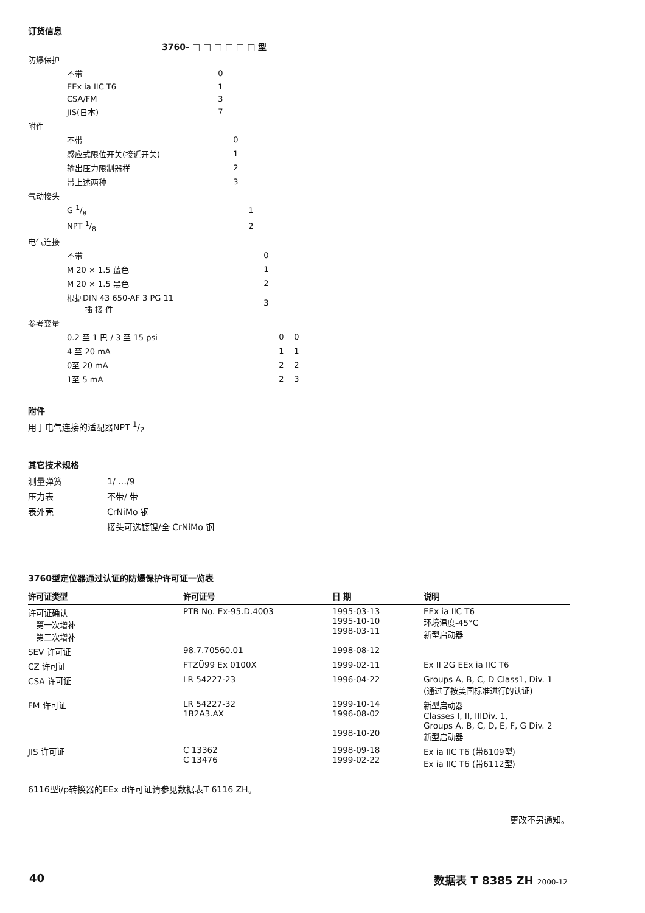订货信息
3760- □ □ □ □ □ □ 型
| 防爆保护 | | | | | | | |
| | 不带 | 0 | | | | | |
| | EEx ia IIC T6 | 1 | | | | | |
| | CSA/FM | 3 | | | | | |
| | JIS(日本) | 7 | | | | | |
| 附件 | | | | | | | |
| | 不带 | | 0 | | | | |
| | 感应式限位开关(接近开关) | | 1 | | | | |
| | 输出压力限制器样 | | 2 | | | | |
| | 带上述两种 | | 3 | | | | |
| 气动接头 | | | | | | | |
| | G 1/8 | | | 1 | | | |
| | NPT 1/8 | | | 2 | | | |
| 电气连接 | | | | | | | |
| | 不带 | | | | 0 | | |
| | M 20 × 1.5 蓝色 | | | | 1 | | |
| | M 20 × 1.5 黑色 | | | | 2 | | |
| | 根据DIN 43 650-AF 3 PG 11 插 接 件 | | | | 3 | | |
| 参考变量 | | | | | | | |
| | 0.2 至 1 巴 / 3 至 15 psi | | | | | 0 | 0 |
| | 4 至 20 mA | | | | | 1 | 1 |
| | 0至 20 mA | | | | | 2 | 2 |
| | 1至 5 mA | | | | | 2 | 3 |
附件
用于电气连接的适配器NPT 1/2
其它技术规格
测量弹簧 1/ …/9
压力表 不带/ 带
表外壳 CrNiMo 钢
接头可选镀镍/全 CrNiMo 钢
3760型定位器通过认证的防爆保护许可证一览表
| 许可证类型 | 许可证号 | 日 期 | 说明 |
| --- | --- | --- | --- |
| 许可证确认 第一次增补 第二次增补 | PTB No. Ex-95.D.4003 | 1995-03-13 1995-10-10 1998-03-11 | EEx ia IIC T6 环境温度-45°C 新型启动器 |
| SEV 许可证 | 98.7.70560.01 | 1998-08-12 | |
| CZ 许可证 | FTZÜ99 Ex 0100X | 1999-02-11 | Ex II 2G EEx ia IIC T6 |
| CSA 许可证 | LR 54227-23 | 1996-04-22 | Groups A, B, C, D Class1, Div. 1 (通过了按美国标准进行的认证) |
| FM 许可证 | LR 54227-32 1B2A3.AX | 1999-10-14 1996-08-02 1998-10-20 | 新型启动器 Classes I, II, IIIDiv. 1, Groups A, B, C, D, E, F, G Div. 2 新型启动器 |
| JIS 许可证 | C 13362 C 13476 | 1998-09-18 1999-02-22 | Ex ia IIC T6 (带6109型) Ex ia IIC T6 (带6112型) |
6116型i/p转换器的EEx d许可证请参见数据表T 6116 ZH。
更改不另通知。
40 数据表 T 8385 ZH 2000-12